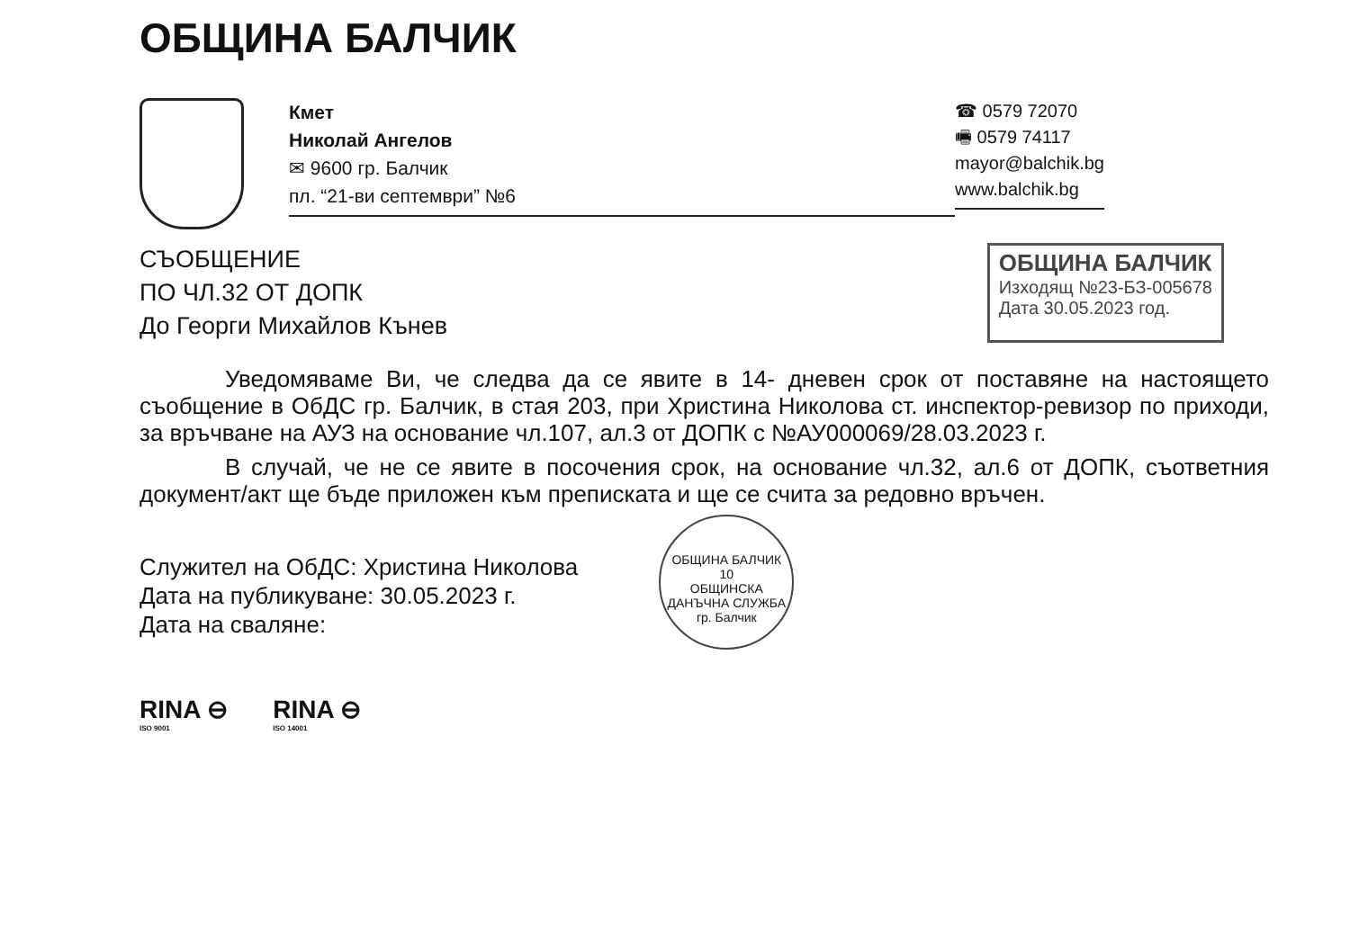ОБЩИНА БАЛЧИК
Кмет
Николай Ангелов
✉ 9600 гр. Балчик
пл. “21-ви септември” №6
☎ 0579 72070
🖷 0579 74117
mayor@balchik.bg
www.balchik.bg
СЪОБЩЕНИЕ
ПО ЧЛ.32 ОТ ДОПК
До Георги Михайлов Кънев
ОБЩИНА БАЛЧИК
Изходящ №23-БЗ-005678
Дата 30.05.2023 год.
Уведомяваме Ви, че следва да се явите в 14- дневен срок от поставяне на настоящето съобщение в ОбДС гр. Балчик, в стая 203, при Христина Николова ст. инспектор-ревизор по приходи, за връчване на АУЗ на основание чл.107, ал.3 от ДОПК с №АУ000069/28.03.2023 г.
В случай, че не се явите в посочения срок, на основание чл.32, ал.6 от ДОПК, съответния документ/акт ще бъде приложен към преписката и ще се счита за редовно връчен.
Служител на ОбДС: Христина Николова
Дата на публикуване: 30.05.2023 г.
Дата на сваляне:
ОБЩИНА БАЛЧИК
10
ОБЩИНСКА ДАНЪЧНА СЛУЖБА
гр. Балчик
RINA ⊖
ISO 9001
RINA ⊖
ISO 14001